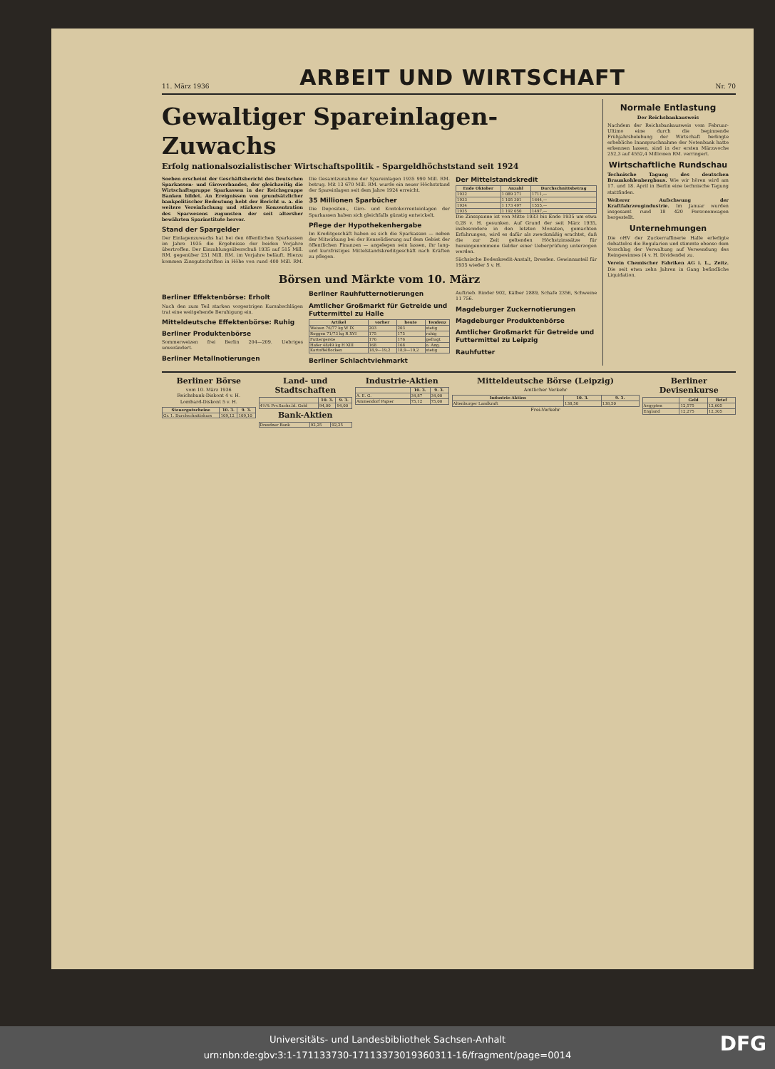11. März 1936 ARBEIT UND WIRTSCHAFT Nr. 70
Gewaltiger Spareinlagen-Zuwachs
Erfolg nationalsozialistischer Wirtschaftspolitik - Spargeldhöchststand seit 1924
Soeben erscheint der Geschäftsbericht des Deutschen Sparkassen- und Giroverbandes, der gleichzeitig die Wirtschaftsgruppe Sparkassen in der Reichsgruppe Banken bildet. An Ereignissen von grundsätzlicher bankpolitischer Bedeutung hebt der Bericht u. a. die weitere Vereinfachung und stärkere Konzentration des Sparwesens zugunsten der seit altersher bewährten Sparinstitute hervor.
Stand der Spargelder
Der Einlagenzuwachs hat bei den öffentlichen Sparkassen im Jahre 1935 die Ergebnisse der beiden Vorjahre übertroffen. Der Einzahlungsüberschuß 1935 auf 515 Mill. RM. gegenüber 251 Mill. RM. im Vorjahre beläuft. Hierzu kommen Zinsgutschriften in Höhe von rund 400 Mill. RM. Die Gesamtzunahme der Spareinlagen 1935 990 Mill. RM. betrug. Mit 13 670 Mill. RM. wurde ein neuer Höchststand der Spareinlagen seit dem Jahre 1924 erreicht.
35 Millionen Sparbücher
Die Depositen-, Giro- und Kontokorrenteinlagen der Sparkassen haben sich gleichfalls günstig entwickelt.
Pflege der Hypothekenhergabe
Im Kreditgeschäft haben es sich die Sparkassen — neben der Mitwirkung bei der Konsolidierung auf dem Gebiet der öffentlichen Finanzen — angelegen sein lassen, ihr lang- und kurzfristiges Mittelstandskreditgeschäft nach Kräften zu pflegen.
Der Mittelstandskredit
| Ende Oktober | Anzahl | Durchschnittsbetrag |
| --- | --- | --- |
| 1932 | 1 089 271 | 1711,— |
| 1933 | 1 105 301 | 1644,— |
| 1934 | 1 173 497 | 1555,— |
| 1935 | 1 192 050 | 1497,— |
Die Zinsspanne ist von Mitte 1933 bis Ende 1935 um etwa 0,28 v. H. gesunken. Auf Grund der seit März 1935, insbesondere in den letzten Monaten, gemachten Erfahrungen, wird es dafür als zweckmäßig erachtet, daß die zur Zeit geltenden Höchstzinssätze für hereingenommene Gelder einer Ueberprüfung unterzogen werden.
Sächsische Bodenkredit-Anstalt, Dresden. Gewinnanteil für 1935 wieder 5 v. H.
Börsen und Märkte vom 10. März
Berliner Effektenbörse: Erholt
Nach den zum Teil starken vorgestrigen Kursabschlägen trat eine weitgehende Beruhigung ein.
Mitteldeutsche Effektenbörse: Ruhig
Berliner Produktenbörse
Sommerweizen frei Berlin 204—209. Uebriges unverändert.
Berliner Metallnotierungen
Berliner Rauhfutternotierungen
Amtlicher Großmarkt für Getreide und Futtermittel zu Halle
| Artikel | vorher | heute | Tendenz |
| --- | --- | --- | --- |
| Weizen 76/77 kg W IX | 203 | 203 | stetig |
| Roggen 71/73 kg R XVI | 175 | 175 | ruhig |
| Futtergerste | 176 | 176 | gefragt |
| Hafer 48/49 kg H XIII | 168 | 168 | o. Ang. |
| Kartoffelflocken | 18,9—19,2 | 18,9—19,2 | stetig |
Berliner Schlachtviehmarkt
Auftrieb. Rinder 902, Kälber 2889, Schafe 2356, Schweine 11 756.
Magdeburger Zuckernotierungen
Magdeburger Produktenbörse
Amtlicher Großmarkt für Getreide und Futtermittel zu Leipzig
Rauhfutter
Normale Entlastung
Der Reichsbankausweis
Nachdem der Reichsbankausweis vom Februar-Ultimo eine durch die beginnende Frühjahrsbelebung der Wirtschaft bedingte erhebliche Inanspruchnahme der Notenbank hatte erkennen lassen, sind in der ersten Märzwoche 252,3 auf 4552,4 Millionen RM. verringert.
Wirtschaftliche Rundschau
Technische Tagung des deutschen Braunkohlenbergbaus. Wie wir hören wird am 17. und 18. April in Berlin eine technische Tagung stattfinden.
Weiterer Aufschwung der Kraftfahrzeugindustrie. Im Januar wurden insgesamt rund 18 420 Personenwagen hergestellt.
Unternehmungen
Die oHV der Zuckerraffinerie Halle erledigte debattelos die Regularien und stimmte ebenso dem Vorschlag der Verwaltung auf Verwendung des Reingewinnes (4 v. H. Dividende) zu.
Verein Chemischer Fabriken AG i. L., Zeitz. Die seit etwa zehn Jahren in Gang befindliche Liquidation.
Berliner Börse
vom 10. März 1936
Reichsbank-Diskont 4 v. H.
Lombard-Diskont 5 v. H.
| Steuergutscheine | 10. 3. | 9. 3. |
| --- | --- | --- |
| Gr. 1. Durchschnittskurs | 109,12 | 109,10 |
Land- und Stadtschaften
| | 10. 3. | 9. 3. |
| --- | --- | --- |
| 4½% Prv.Sachs.ld. Gold | 94,00 | 94,00 |
Bank-Aktien
| Dresdner Bank | 92,25 | 92,25 |
Industrie-Aktien
| | 10. 3. | 9. 3. |
| --- | --- | --- |
| A. E. G. | 34,87 | 34,00 |
| Ammendorf Papier | 75,12 | 75,00 |
Mitteldeutsche Börse (Leipzig)
Amtlicher Verkehr
| Industrie-Aktien | 10. 3. | 9. 3. |
| --- | --- | --- |
| Altenburger Landkraft | 138,50 | 138,50 |
Frei-Verkehr
Berliner Devisenkurse
| | Geld | Brief |
| --- | --- | --- |
| Aegypten | 12,575 | 12,605 |
| England | 12,275 | 12,305 |
Universitäts- und Landesbibliothek Sachsen-Anhalt
urn:nbn:de:gbv:3:1-171133730-17113373019360311-16/fragment/page=0014
DFG